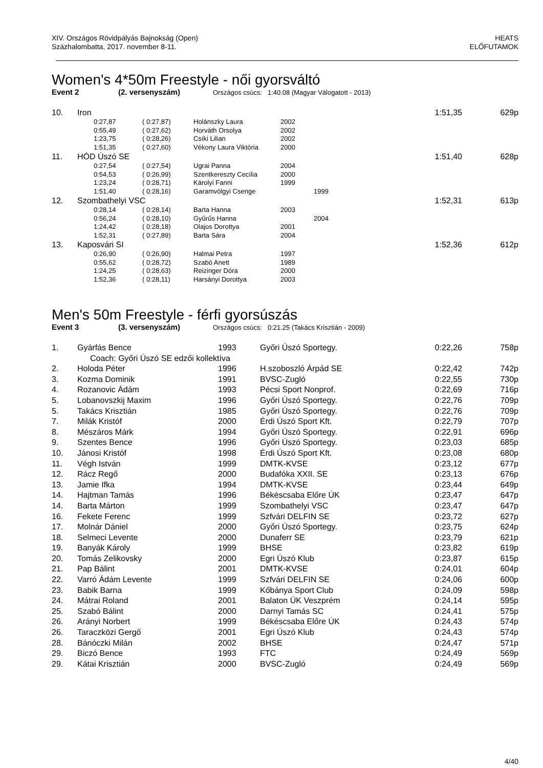XIV. Országos Rövidpályás Bajnokság (Open)
Százhalombatta, 2017. november 8-11.
HEATS
ELŐFUTAMOK
Women's 4*50m Freestyle - női gyorsváltó
Event 2 (2. versenyszám) Országos csúcs: 1:40.08 (Magyar Válogatott - 2013)
| 10. | Iron | | | | | | 1:51,35 | 629p |
| | | 0:27,87 | ( 0:27,87) | Holánszky Laura | 2002 | | | |
| | | 0:55,49 | ( 0:27,62) | Horváth Orsolya | 2002 | | | |
| | | 1:23,75 | ( 0:28,26) | Csíki Lilian | 2002 | | | |
| | | 1:51,35 | ( 0:27,60) | Vékony Laura Viktória | 2000 | | | |
| 11. | HÓD Úszó SE | | | | | | 1:51,40 | 628p |
| | | 0:27,54 | ( 0:27,54) | Ugrai Panna | 2004 | | | |
| | | 0:54,53 | ( 0:26,99) | Szentkereszty Cecília | 2000 | | | |
| | | 1:23,24 | ( 0:28,71) | Károlyi Fanni | 1999 | | | |
| | | 1:51,40 | ( 0:28,16) | Garamvölgyi Csenge | | 1999 | | |
| 12. | Szombathelyi VSC | | | | | | 1:52,31 | 613p |
| | | 0:28,14 | ( 0:28,14) | Barta Hanna | 2003 | | | |
| | | 0:56,24 | ( 0:28,10) | Gyűrűs Hanna | | 2004 | | |
| | | 1:24,42 | ( 0:28,18) | Olajos Dorottya | 2001 | | | |
| | | 1:52,31 | ( 0:27,89) | Barta Sára | 2004 | | | |
| 13. | Kaposvári SI | | | | | | 1:52,36 | 612p |
| | | 0:26,90 | ( 0:26,90) | Halmai Petra | 1997 | | | |
| | | 0:55,62 | ( 0:28,72) | Szabó Anett | 1989 | | | |
| | | 1:24,25 | ( 0:28,63) | Reizinger Dóra | 2000 | | | |
| | | 1:52,36 | ( 0:28,11) | Harsányi Dorottya | 2003 | | | |
Men's 50m Freestyle - férfi gyorsúszás
Event 3 (3. versenyszám) Országos csúcs: 0:21.25 (Takács Krisztián - 2009)
| 1. | Gyárfás Bence | 1993 | Győri Úszó Sportegy. | 0:22,26 | 758p |
| | Coach: Győri Úszó SE edzői kollektíva | | | | |
| 2. | Holoda Péter | 1996 | H.szoboszló Árpád SE | 0:22,42 | 742p |
| 3. | Kozma Dominik | 1991 | BVSC-Zugló | 0:22,55 | 730p |
| 4. | Rozanovic Ádám | 1993 | Pécsi Sport Nonprof. | 0:22,69 | 716p |
| 5. | Lobanovszkij Maxim | 1996 | Győri Úszó Sportegy. | 0:22,76 | 709p |
| 5. | Takács Krisztián | 1985 | Győri Úszó Sportegy. | 0:22,76 | 709p |
| 7. | Milák Kristóf | 2000 | Érdi Úszó Sport Kft. | 0:22,79 | 707p |
| 8. | Mészáros Márk | 1994 | Győri Úszó Sportegy. | 0:22,91 | 696p |
| 9. | Szentes Bence | 1996 | Győri Úszó Sportegy. | 0:23,03 | 685p |
| 10. | Jánosi Kristóf | 1998 | Érdi Úszó Sport Kft. | 0:23,08 | 680p |
| 11. | Végh István | 1999 | DMTK-KVSE | 0:23,12 | 677p |
| 12. | Rácz Regő | 2000 | Budafóka XXII. SE | 0:23,13 | 676p |
| 13. | Jamie Ifka | 1994 | DMTK-KVSE | 0:23,44 | 649p |
| 14. | Hajtman Tamás | 1996 | Békéscsaba Előre ÚK | 0:23,47 | 647p |
| 14. | Barta Márton | 1999 | Szombathelyi VSC | 0:23,47 | 647p |
| 16. | Fekete Ferenc | 1999 | Szfvári DELFIN SE | 0:23,72 | 627p |
| 17. | Molnár Dániel | 2000 | Győri Úszó Sportegy. | 0:23,75 | 624p |
| 18. | Selmeci Levente | 2000 | Dunaferr SE | 0:23,79 | 621p |
| 19. | Banyák Károly | 1999 | BHSE | 0:23,82 | 619p |
| 20. | Tomás Zelikovsky | 2000 | Egri Úszó Klub | 0:23,87 | 615p |
| 21. | Pap Bálint | 2001 | DMTK-KVSE | 0:24,01 | 604p |
| 22. | Varró Ádám Levente | 1999 | Szfvári DELFIN SE | 0:24,06 | 600p |
| 23. | Babik Barna | 1999 | Kőbánya Sport Club | 0:24,09 | 598p |
| 24. | Mátrai Roland | 2001 | Balaton ÚK Veszprém | 0:24,14 | 595p |
| 25. | Szabó Bálint | 2000 | Darnyi Tamás SC | 0:24,41 | 575p |
| 26. | Arányi Norbert | 1999 | Békéscsaba Előre ÚK | 0:24,43 | 574p |
| 26. | Taraczközi Gergő | 2001 | Egri Úszó Klub | 0:24,43 | 574p |
| 28. | Bánóczki Milán | 2002 | BHSE | 0:24,47 | 571p |
| 29. | Biczó Bence | 1993 | FTC | 0:24,49 | 569p |
| 29. | Kátai Krisztián | 2000 | BVSC-Zugló | 0:24,49 | 569p |
4/40